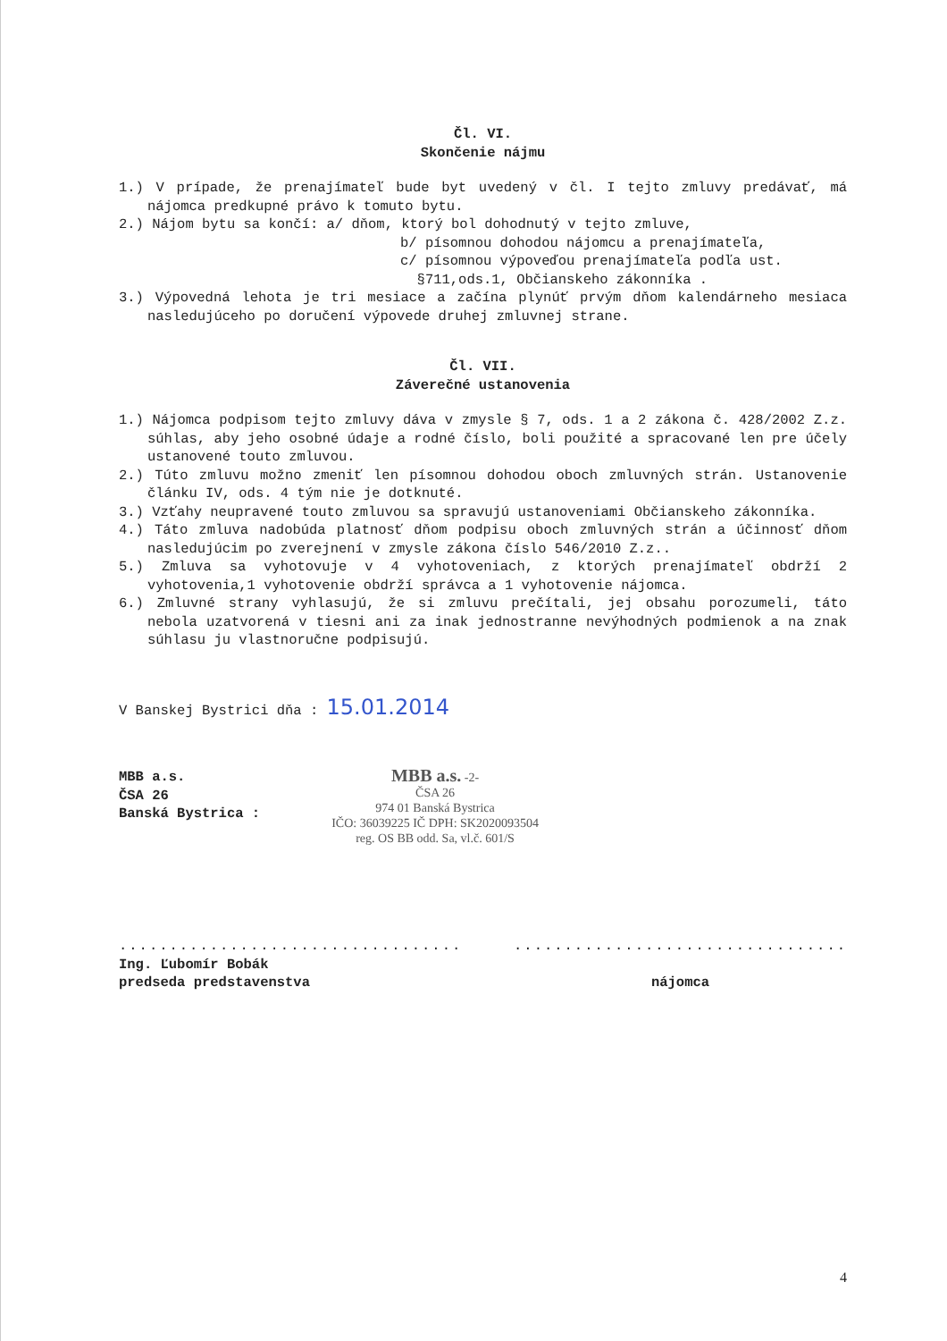Čl. VI.
Skončenie nájmu
1.) V prípade, že prenajímateľ bude byt uvedený v čl. I tejto zmluvy predávať, má nájomca predkupné právo k tomuto bytu.
2.) Nájom bytu sa končí: a/ dňom, ktorý bol dohodnutý v tejto zmluve,
b/ písomnou dohodou nájomcu a prenajímateľa,
c/ písomnou výpoveďou prenajímateľa podľa ust.
§711,ods.1, Občianskeho zákonníka .
3.) Výpovedná lehota je tri mesiace a začína plynúť prvým dňom kalendárneho mesiaca nasledujúceho po doručení výpovede druhej zmluvnej strane.
Čl. VII.
Záverečné ustanovenia
1.) Nájomca podpisom tejto zmluvy dáva v zmysle § 7, ods. 1 a 2 zákona č. 428/2002 Z.z. súhlas, aby jeho osobné údaje a rodné číslo, boli použité a spracované len pre účely ustanovené touto zmluvou.
2.) Túto zmluvu možno zmeniť len písomnou dohodou oboch zmluvných strán. Ustanovenie článku IV, ods. 4 tým nie je dotknuté.
3.) Vzťahy neupravené touto zmluvou sa spravujú ustanoveniami Občianskeho zákonníka.
4.) Táto zmluva nadobúda platnosť dňom podpisu oboch zmluvných strán a účinnosť dňom nasledujúcim po zverejnení v zmysle zákona číslo 546/2010 Z.z..
5.) Zmluva sa vyhotovuje v 4 vyhotoveniach, z ktorých prenajímateľ obdrží 2 vyhotovenia,1 vyhotovenie obdrží správca a 1 vyhotovenie nájomca.
6.) Zmluvné strany vyhlasujú, že si zmluvu prečítali, jej obsahu porozumeli, táto nebola uzatvorená v tiesni ani za inak jednostranne nevýhodných podmienok a na znak súhlasu ju vlastnoručne podpisujú.
V Banskej Bystrici dňa : 15.01.2014
MBB a.s.
ČSA 26
Banská Bystrica :
MBB a.s. -2-
ČSA 26
974 01 Banská Bystrica
IČO: 36039225 IČ DPH: SK2020093504
reg. OS BB odd. Sa, vl.č. 601/S
..................................
Ing. Ľubomír Bobák
predseda predstavenstva
.................................
nájomca
4